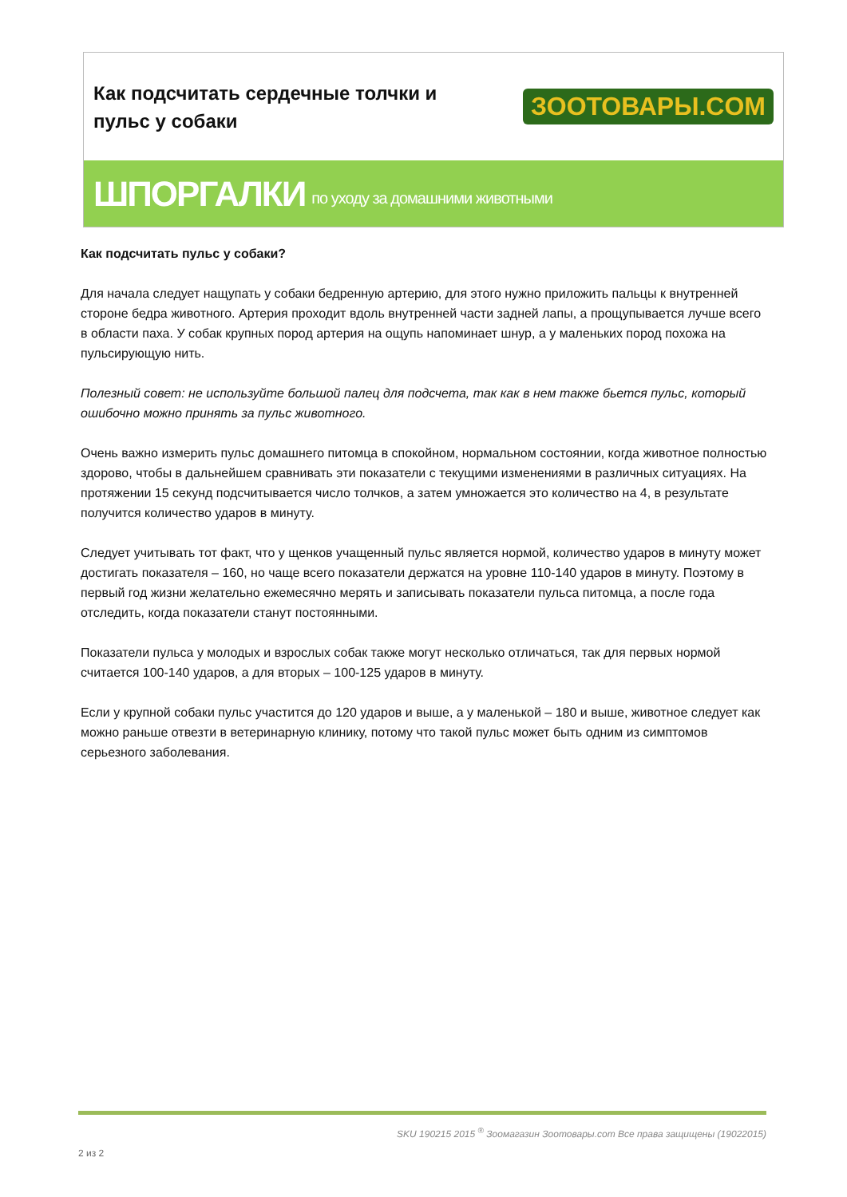Как подсчитать сердечные толчки и
пульс у собаки
ЗООТОВАРЫ.COM
ШПОРГАЛКИ по уходу за домашними животными
Как подсчитать пульс у собаки?
Для начала следует нащупать у собаки бедренную артерию, для этого нужно приложить пальцы к внутренней стороне бедра животного. Артерия проходит вдоль внутренней части задней лапы, а прощупывается лучше всего в области паха. У собак крупных пород артерия на ощупь напоминает шнур, а у маленьких пород похожа на пульсирующую нить.
Полезный совет: не используйте большой палец для подсчета, так как в нем также бьется пульс, который ошибочно можно принять за пульс животного.
Очень важно измерить пульс домашнего питомца в спокойном, нормальном состоянии, когда животное полностью здорово, чтобы в дальнейшем сравнивать эти показатели с текущими изменениями в различных ситуациях. На протяжении 15 секунд подсчитывается число толчков, а затем умножается это количество на 4, в результате получится количество ударов в минуту.
Следует учитывать тот факт, что у щенков учащенный пульс является нормой, количество ударов в минуту может достигать показателя – 160, но чаще всего показатели держатся на уровне 110-140 ударов в минуту. Поэтому в первый год жизни желательно ежемесячно мерять и записывать показатели пульса питомца, а после года отследить, когда показатели станут постоянными.
Показатели пульса у молодых и взрослых собак также могут несколько отличаться, так для первых нормой считается 100-140 ударов, а для вторых – 100-125 ударов в минуту.
Если у крупной собаки пульс участится до 120 ударов и выше, а у маленькой – 180 и выше, животное следует как можно раньше отвезти в ветеринарную клинику, потому что такой пульс может быть одним из симптомов серьезного заболевания.
SKU 190215 2015 <sup>®</sup> Зоомагазин Зоотовары.com Все права защищены (19022015)
2 из 2